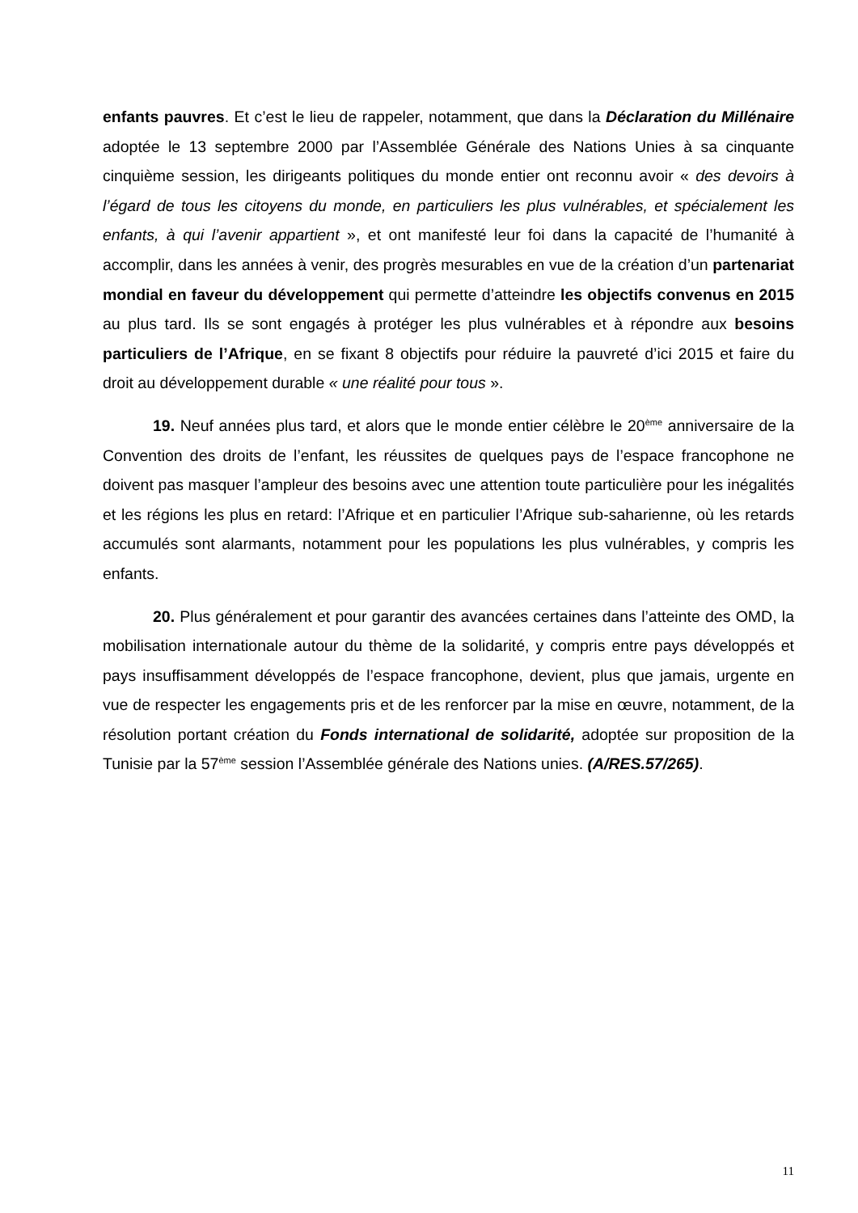enfants pauvres. Et c’est le lieu de rappeler, notamment, que dans la Déclaration du Millénaire adoptée le 13 septembre 2000 par l’Assemblée Générale des Nations Unies à sa cinquante cinquième session, les dirigeants politiques du monde entier ont reconnu avoir « des devoirs à l’égard de tous les citoyens du monde, en particuliers les plus vulnérables, et spécialement les enfants, à qui l’avenir appartient », et ont manifesté leur foi dans la capacité de l’humanité à accomplir, dans les années à venir, des progrès mesurables en vue de la création d’un partenariat mondial en faveur du développement qui permette d’atteindre les objectifs convenus en 2015 au plus tard. Ils se sont engagés à protéger les plus vulnérables et à répondre aux besoins particuliers de l’Afrique, en se fixant 8 objectifs pour réduire la pauvreté d’ici 2015 et faire du droit au développement durable « une réalité pour tous ».
19. Neuf années plus tard, et alors que le monde entier célèbre le 20<sup>ème</sup> anniversaire de la Convention des droits de l’enfant, les réussites de quelques pays de l’espace francophone ne doivent pas masquer l’ampleur des besoins avec une attention toute particulière pour les inégalités et les régions les plus en retard: l’Afrique et en particulier l’Afrique sub-saharienne, où les retards accumulés sont alarmants, notamment pour les populations les plus vulnérables, y compris les enfants.
20. Plus généralement et pour garantir des avancées certaines dans l’atteinte des OMD, la mobilisation internationale autour du thème de la solidarité, y compris entre pays développés et pays insuffisamment développés de l’espace francophone, devient, plus que jamais, urgente en vue de respecter les engagements pris et de les renforcer par la mise en œuvre, notamment, de la résolution portant création du Fonds international de solidarité, adoptée sur proposition de la Tunisie par la 57<sup>ème</sup> session l’Assemblée générale des Nations unies. (A/RES.57/265).
11